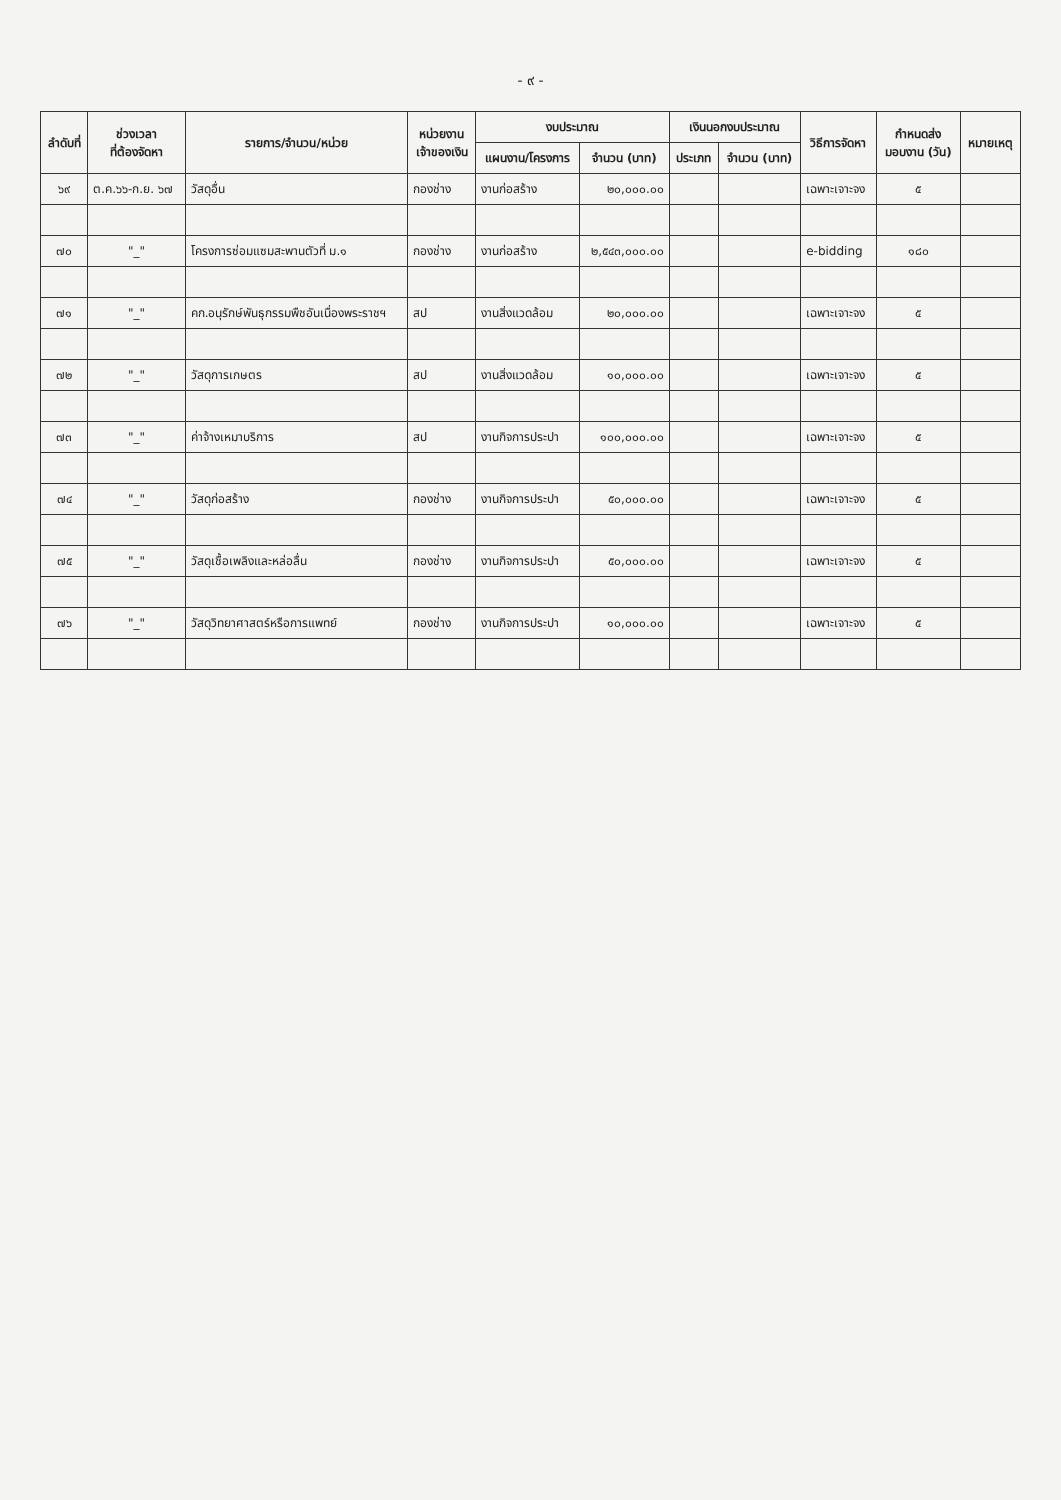- ๙ -
| ลำดับที่ | ช่วงเวลา ที่ต้องจัดหา | รายการ/จำนวน/หน่วย | หน่วยงาน เจ้าของเงิน | งบประมาณ | | เงินนอกงบประมาณ | | วิธีการจัดหา | กำหนดส่ง มอบงาน (วัน) | หมายเหตุ |
| --- | --- | --- | --- | --- | --- | --- | --- | --- | --- | --- |
| | | | | แผนงาน/โครงการ | จำนวน (บาท) | ประเภท | จำนวน (บาท) | | | |
| ๖๙ | ต.ค.๖๖-ก.ย. ๖๗ | วัสดุอื่น | กองช่าง | งานก่อสร้าง | ๒๐,๐๐๐.๐๐ | | | เฉพาะเจาะจง | ๕ | |
| ๗๐ | "_" | โครงการซ่อมแซมสะพานตัวที่ ม.๑ | กองช่าง | งานก่อสร้าง | ๒,๕๔๓,๐๐๐.๐๐ | | | e-bidding | ๑๘๐ | |
| ๗๑ | "_" | คก.อนุรักษ์พันธุกรรมพืชอันเนื่องพระราชฯ | สป | งานสิ่งแวดล้อม | ๒๐,๐๐๐.๐๐ | | | เฉพาะเจาะจง | ๕ | |
| ๗๒ | "_" | วัสดุการเกษตร | สป | งานสิ่งแวดล้อม | ๑๐,๐๐๐.๐๐ | | | เฉพาะเจาะจง | ๕ | |
| ๗๓ | "_" | ค่าจ้างเหมาบริการ | สป | งานกิจการประปา | ๑๐๐,๐๐๐.๐๐ | | | เฉพาะเจาะจง | ๕ | |
| ๗๔ | "_" | วัสดุก่อสร้าง | กองช่าง | งานกิจการประปา | ๕๐,๐๐๐.๐๐ | | | เฉพาะเจาะจง | ๕ | |
| ๗๕ | "_" | วัสดุเชื้อเพลิงและหล่อลื่น | กองช่าง | งานกิจการประปา | ๕๐,๐๐๐.๐๐ | | | เฉพาะเจาะจง | ๕ | |
| ๗๖ | "_" | วัสดุวิทยาศาสตร์หรือการแพทย์ | กองช่าง | งานกิจการประปา | ๑๐,๐๐๐.๐๐ | | | เฉพาะเจาะจง | ๕ | |